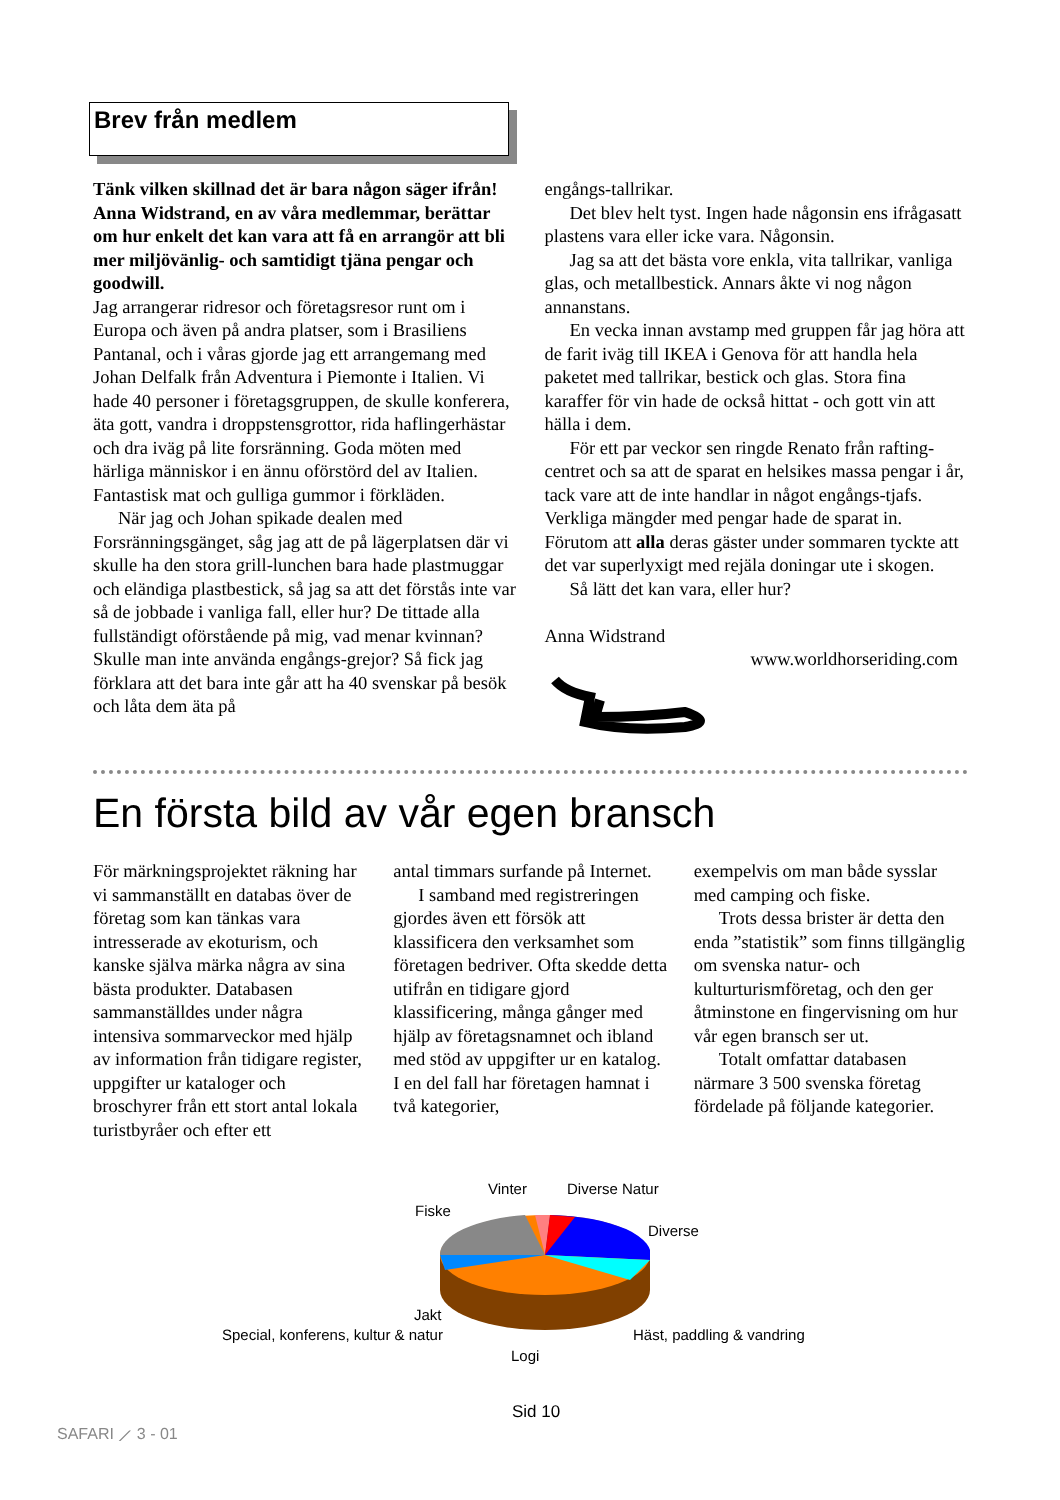Brev från medlem
Tänk vilken skillnad det är bara någon säger ifrån! Anna Widstrand, en av våra medlemmar, berättar om hur enkelt det kan vara att få en arrangör att bli mer miljövänlig- och samtidigt tjäna pengar och goodwill.
Jag arrangerar ridresor och företagsresor runt om i Europa och även på andra platser, som i Brasiliens Pantanal, och i våras gjorde jag ett arrangemang med Johan Delfalk från Adventura i Piemonte i Italien. Vi hade 40 personer i företagsgruppen, de skulle konferera, äta gott, vandra i droppstensgrottor, rida haflingerhästar och dra iväg på lite forsränning. Goda möten med härliga människor i en ännu oförstörd del av Italien. Fantastisk mat och gulliga gummor i förkläden.
När jag och Johan spikade dealen med Forsränningsgänget, såg jag att de på lägerplatsen där vi skulle ha den stora grill-lunchen bara hade plastmuggar och eländiga plastbestick, så jag sa att det förstås inte var så de jobbade i vanliga fall, eller hur? De tittade alla fullständigt oförstående på mig, vad menar kvinnan? Skulle man inte använda engångs-grejor? Så fick jag förklara att det bara inte går att ha 40 svenskar på besök och låta dem äta på
engångs-tallrikar.
Det blev helt tyst. Ingen hade någonsin ens ifrågasatt plastens vara eller icke vara. Någonsin.
Jag sa att det bästa vore enkla, vita tallrikar, vanliga glas, och metallbestick. Annars åkte vi nog någon annanstans.
En vecka innan avstamp med gruppen får jag höra att de farit iväg till IKEA i Genova för att handla hela paketet med tallrikar, bestick och glas. Stora fina karaffer för vin hade de också hittat - och gott vin att hälla i dem.
För ett par veckor sen ringde Renato från rafting-centret och sa att de sparat en helsikes massa pengar i år, tack vare att de inte handlar in något engångs-tjafs. Verkliga mängder med pengar hade de sparat in. Förutom att alla deras gäster under sommaren tyckte att det var superlyxigt med rejäla doningar ute i skogen.
Så lätt det kan vara, eller hur?
Anna Widstrand
www.worldhorseriding.com
En första bild av vår egen bransch
För märkningsprojektet räkning har vi sammanställt en databas över de företag som kan tänkas vara intresserade av ekoturism, och kanske själva märka några av sina bästa produkter. Databasen sammanställdes under några intensiva sommarveckor med hjälp av information från tidigare register, uppgifter ur kataloger och broschyrer från ett stort antal lokala turistbyråer och efter ett
antal timmars surfande på Internet.
I samband med registreringen gjordes även ett försök att klassificera den verksamhet som företagen bedriver. Ofta skedde detta utifrån en tidigare gjord klassificering, många gånger med hjälp av företagsnamnet och ibland med stöd av uppgifter ur en katalog. I en del fall har företagen hamnat i två kategorier,
exempelvis om man både sysslar med camping och fiske.
Trots dessa brister är detta den enda ”statistik” som finns tillgänglig om svenska natur- och kulturturismföretag, och den ger åtminstone en fingervisning om hur vår egen bransch ser ut.
Totalt omfattar databasen närmare 3 500 svenska företag fördelade på följande kategorier.
Vinter Diverse Natur
Fiske
Diverse
Jakt
Special, konferens, kultur & natur Häst, paddling & vandring
Logi
Sid 10
SAFARI ⟋ 3 - 01